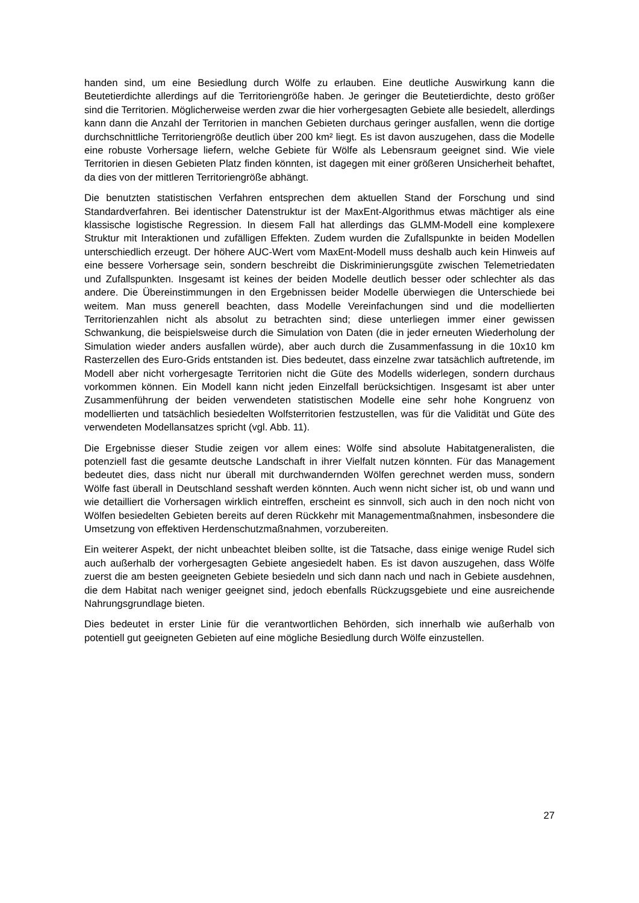handen sind, um eine Besiedlung durch Wölfe zu erlauben. Eine deutliche Auswirkung kann die Beutetierdichte allerdings auf die Territoriengröße haben. Je geringer die Beutetierdichte, desto größer sind die Territorien. Möglicherweise werden zwar die hier vorhergesagten Gebiete alle besiedelt, allerdings kann dann die Anzahl der Territorien in manchen Gebieten durchaus geringer ausfallen, wenn die dortige durchschnittliche Territoriengröße deutlich über 200 km² liegt. Es ist davon auszugehen, dass die Modelle eine robuste Vorhersage liefern, welche Gebiete für Wölfe als Lebensraum geeignet sind. Wie viele Territorien in diesen Gebieten Platz finden könnten, ist dagegen mit einer größeren Unsicherheit behaftet, da dies von der mittleren Territoriengröße abhängt.
Die benutzten statistischen Verfahren entsprechen dem aktuellen Stand der Forschung und sind Standardverfahren. Bei identischer Datenstruktur ist der MaxEnt-Algorithmus etwas mächtiger als eine klassische logistische Regression. In diesem Fall hat allerdings das GLMM-Modell eine komplexere Struktur mit Interaktionen und zufälligen Effekten. Zudem wurden die Zufallspunkte in beiden Modellen unterschiedlich erzeugt. Der höhere AUC-Wert vom MaxEnt-Modell muss deshalb auch kein Hinweis auf eine bessere Vorhersage sein, sondern beschreibt die Diskriminierungsgüte zwischen Telemetriedaten und Zufallspunkten. Insgesamt ist keines der beiden Modelle deutlich besser oder schlechter als das andere. Die Übereinstimmungen in den Ergebnissen beider Modelle überwiegen die Unterschiede bei weitem. Man muss generell beachten, dass Modelle Vereinfachungen sind und die modellierten Territorienzahlen nicht als absolut zu betrachten sind; diese unterliegen immer einer gewissen Schwankung, die beispielsweise durch die Simulation von Daten (die in jeder erneuten Wiederholung der Simulation wieder anders ausfallen würde), aber auch durch die Zusammenfassung in die 10x10 km Rasterzellen des Euro-Grids entstanden ist. Dies bedeutet, dass einzelne zwar tatsächlich auftretende, im Modell aber nicht vorhergesagte Territorien nicht die Güte des Modells widerlegen, sondern durchaus vorkommen können. Ein Modell kann nicht jeden Einzelfall berücksichtigen. Insgesamt ist aber unter Zusammenführung der beiden verwendeten statistischen Modelle eine sehr hohe Kongruenz von modellierten und tatsächlich besiedelten Wolfsterritorien festzustellen, was für die Validität und Güte des verwendeten Modellansatzes spricht (vgl. Abb. 11).
Die Ergebnisse dieser Studie zeigen vor allem eines: Wölfe sind absolute Habitatgeneralisten, die potenziell fast die gesamte deutsche Landschaft in ihrer Vielfalt nutzen könnten. Für das Management bedeutet dies, dass nicht nur überall mit durchwandernden Wölfen gerechnet werden muss, sondern Wölfe fast überall in Deutschland sesshaft werden könnten. Auch wenn nicht sicher ist, ob und wann und wie detailliert die Vorhersagen wirklich eintreffen, erscheint es sinnvoll, sich auch in den noch nicht von Wölfen besiedelten Gebieten bereits auf deren Rückkehr mit Managementmaßnahmen, insbesondere die Umsetzung von effektiven Herdenschutzmaßnahmen, vorzubereiten.
Ein weiterer Aspekt, der nicht unbeachtet bleiben sollte, ist die Tatsache, dass einige wenige Rudel sich auch außerhalb der vorhergesagten Gebiete angesiedelt haben. Es ist davon auszugehen, dass Wölfe zuerst die am besten geeigneten Gebiete besiedeln und sich dann nach und nach in Gebiete ausdehnen, die dem Habitat nach weniger geeignet sind, jedoch ebenfalls Rückzugsgebiete und eine ausreichende Nahrungsgrundlage bieten.
Dies bedeutet in erster Linie für die verantwortlichen Behörden, sich innerhalb wie außerhalb von potentiell gut geeigneten Gebieten auf eine mögliche Besiedlung durch Wölfe einzustellen.
27